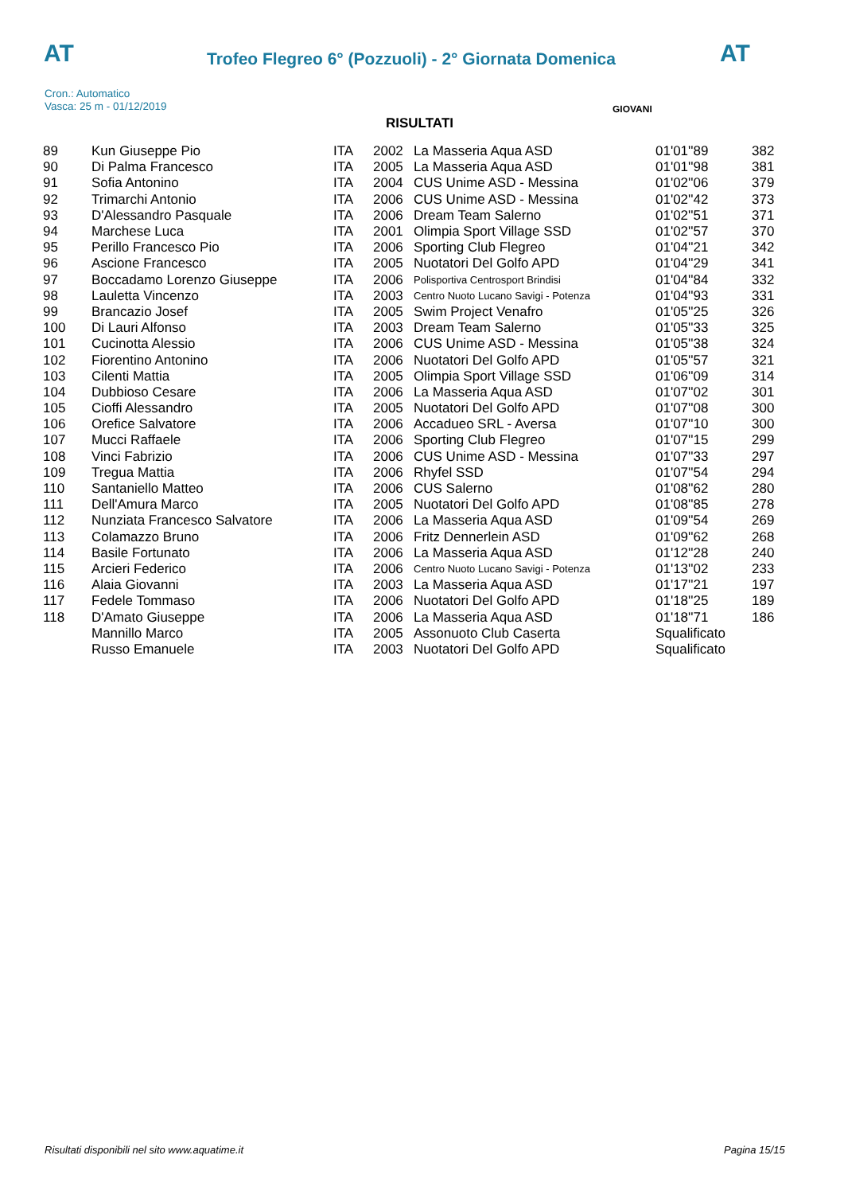AT AT
Trofeo Flegreo 6° (Pozzuoli) - 2° Giornata Domenica
Cron.: Automatico
Vasca: 25 m - 01/12/2019
GIOVANI
RISULTATI
| 89 | Kun Giuseppe Pio | ITA | 2002 | La Masseria Aqua ASD | 01'01''89 | 382 |
| 90 | Di Palma Francesco | ITA | 2005 | La Masseria Aqua ASD | 01'01''98 | 381 |
| 91 | Sofia Antonino | ITA | 2004 | CUS Unime ASD - Messina | 01'02''06 | 379 |
| 92 | Trimarchi Antonio | ITA | 2006 | CUS Unime ASD - Messina | 01'02''42 | 373 |
| 93 | D'Alessandro Pasquale | ITA | 2006 | Dream Team Salerno | 01'02''51 | 371 |
| 94 | Marchese Luca | ITA | 2001 | Olimpia Sport Village SSD | 01'02''57 | 370 |
| 95 | Perillo Francesco Pio | ITA | 2006 | Sporting Club Flegreo | 01'04''21 | 342 |
| 96 | Ascione Francesco | ITA | 2005 | Nuotatori Del Golfo APD | 01'04''29 | 341 |
| 97 | Boccadamo Lorenzo Giuseppe | ITA | 2006 | Polisportiva Centrosport Brindisi | 01'04''84 | 332 |
| 98 | Lauletta Vincenzo | ITA | 2003 | Centro Nuoto Lucano Savigi - Potenza | 01'04''93 | 331 |
| 99 | Brancazio Josef | ITA | 2005 | Swim Project Venafro | 01'05''25 | 326 |
| 100 | Di Lauri Alfonso | ITA | 2003 | Dream Team Salerno | 01'05''33 | 325 |
| 101 | Cucinotta Alessio | ITA | 2006 | CUS Unime ASD - Messina | 01'05''38 | 324 |
| 102 | Fiorentino Antonino | ITA | 2006 | Nuotatori Del Golfo APD | 01'05''57 | 321 |
| 103 | Cilenti Mattia | ITA | 2005 | Olimpia Sport Village SSD | 01'06''09 | 314 |
| 104 | Dubbioso Cesare | ITA | 2006 | La Masseria Aqua ASD | 01'07''02 | 301 |
| 105 | Cioffi Alessandro | ITA | 2005 | Nuotatori Del Golfo APD | 01'07''08 | 300 |
| 106 | Orefice Salvatore | ITA | 2006 | Accadueo SRL - Aversa | 01'07''10 | 300 |
| 107 | Mucci Raffaele | ITA | 2006 | Sporting Club Flegreo | 01'07''15 | 299 |
| 108 | Vinci Fabrizio | ITA | 2006 | CUS Unime ASD - Messina | 01'07''33 | 297 |
| 109 | Tregua Mattia | ITA | 2006 | Rhyfel SSD | 01'07''54 | 294 |
| 110 | Santaniello Matteo | ITA | 2006 | CUS Salerno | 01'08''62 | 280 |
| 111 | Dell'Amura Marco | ITA | 2005 | Nuotatori Del Golfo APD | 01'08''85 | 278 |
| 112 | Nunziata Francesco Salvatore | ITA | 2006 | La Masseria Aqua ASD | 01'09''54 | 269 |
| 113 | Colamazzo Bruno | ITA | 2006 | Fritz Dennerlein ASD | 01'09''62 | 268 |
| 114 | Basile Fortunato | ITA | 2006 | La Masseria Aqua ASD | 01'12''28 | 240 |
| 115 | Arcieri Federico | ITA | 2006 | Centro Nuoto Lucano Savigi - Potenza | 01'13''02 | 233 |
| 116 | Alaia Giovanni | ITA | 2003 | La Masseria Aqua ASD | 01'17''21 | 197 |
| 117 | Fedele Tommaso | ITA | 2006 | Nuotatori Del Golfo APD | 01'18''25 | 189 |
| 118 | D'Amato Giuseppe | ITA | 2006 | La Masseria Aqua ASD | 01'18''71 | 186 |
| | Mannillo Marco | ITA | 2005 | Assonuoto Club Caserta | Squalificato | |
| | Russo Emanuele | ITA | 2003 | Nuotatori Del Golfo APD | Squalificato | |
Risultati disponibili nel sito www.aquatime.it
Pagina 15/15